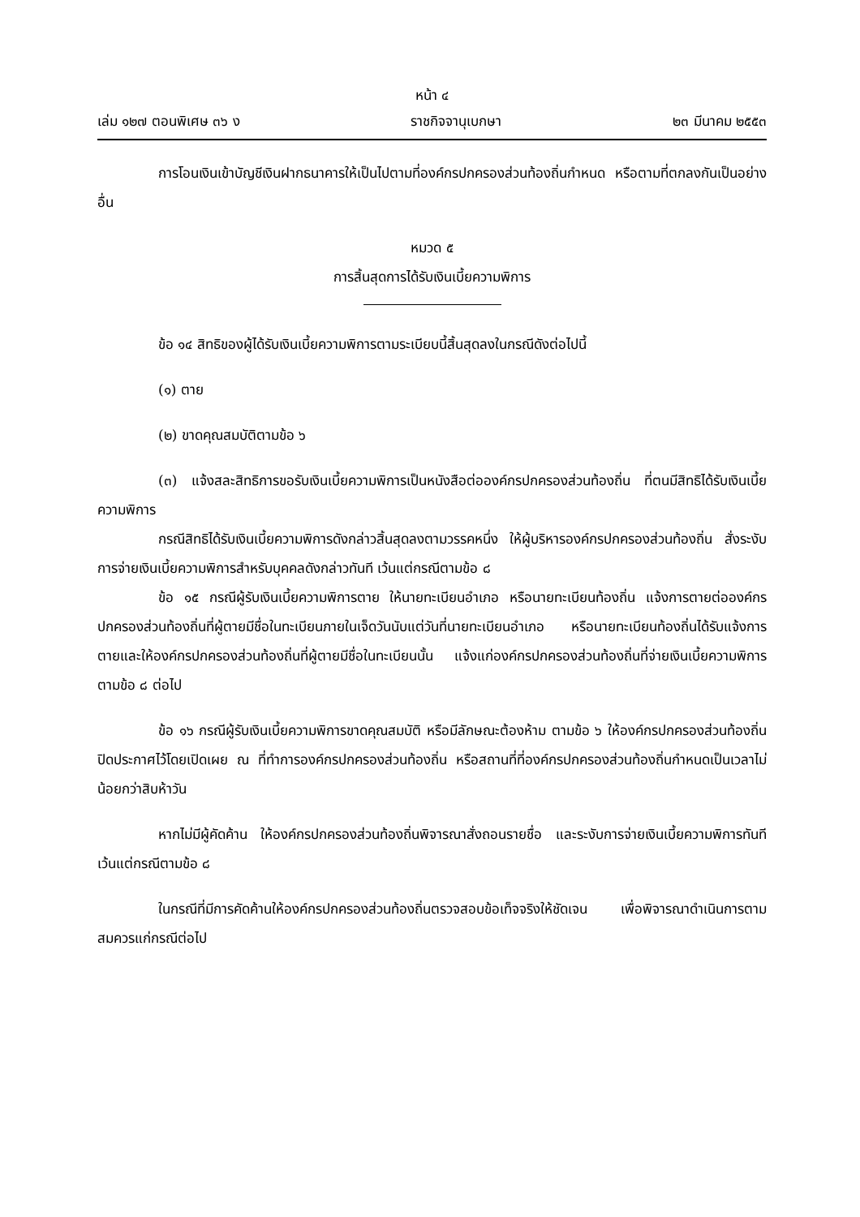หน้า ๔
เล่ม ๑๒๗ ตอนพิเศษ ๓๖ ง ราชกิจจานุเบกษา ๒๓ มีนาคม ๒๕๕๓
การโอนเงินเข้าบัญชีเงินฝากธนาคารให้เป็นไปตามที่องค์กรปกครองส่วนท้องถิ่นกำหนด หรือตามที่ตกลงกันเป็นอย่างอื่น
หมวด ๕
การสิ้นสุดการได้รับเงินเบี้ยความพิการ
ข้อ ๑๔ สิทธิของผู้ได้รับเงินเบี้ยความพิการตามระเบียบนี้สิ้นสุดลงในกรณีดังต่อไปนี้
(๑) ตาย
(๒) ขาดคุณสมบัติตามข้อ ๖
(๓) แจ้งสละสิทธิการขอรับเงินเบี้ยความพิการเป็นหนังสือต่อองค์กรปกครองส่วนท้องถิ่น ที่ตนมีสิทธิได้รับเงินเบี้ยความพิการ
กรณีสิทธิได้รับเงินเบี้ยความพิการดังกล่าวสิ้นสุดลงตามวรรคหนึ่ง ให้ผู้บริหารองค์กรปกครองส่วนท้องถิ่น สั่งระงับการจ่ายเงินเบี้ยความพิการสำหรับบุคคลดังกล่าวทันที เว้นแต่กรณีตามข้อ ๘
ข้อ ๑๕ กรณีผู้รับเงินเบี้ยความพิการตาย ให้นายทะเบียนอำเภอ หรือนายทะเบียนท้องถิ่น แจ้งการตายต่อองค์กรปกครองส่วนท้องถิ่นที่ผู้ตายมีชื่อในทะเบียนภายในเจ็ดวันนับแต่วันที่นายทะเบียนอำเภอ หรือนายทะเบียนท้องถิ่นได้รับแจ้งการตายและให้องค์กรปกครองส่วนท้องถิ่นที่ผู้ตายมีชื่อในทะเบียนนั้น แจ้งแก่องค์กรปกครองส่วนท้องถิ่นที่จ่ายเงินเบี้ยความพิการตามข้อ ๘ ต่อไป
ข้อ ๑๖ กรณีผู้รับเงินเบี้ยความพิการขาดคุณสมบัติ หรือมีลักษณะต้องห้าม ตามข้อ ๖ ให้องค์กรปกครองส่วนท้องถิ่นปิดประกาศไว้โดยเปิดเผย ณ ที่ทำการองค์กรปกครองส่วนท้องถิ่น หรือสถานที่ที่องค์กรปกครองส่วนท้องถิ่นกำหนดเป็นเวลาไม่น้อยกว่าสิบห้าวัน
หากไม่มีผู้คัดค้าน ให้องค์กรปกครองส่วนท้องถิ่นพิจารณาสั่งถอนรายชื่อ และระงับการจ่ายเงินเบี้ยความพิการทันที เว้นแต่กรณีตามข้อ ๘
ในกรณีที่มีการคัดค้านให้องค์กรปกครองส่วนท้องถิ่นตรวจสอบข้อเท็จจริงให้ชัดเจน เพื่อพิจารณาดำเนินการตามสมควรแก่กรณีต่อไป